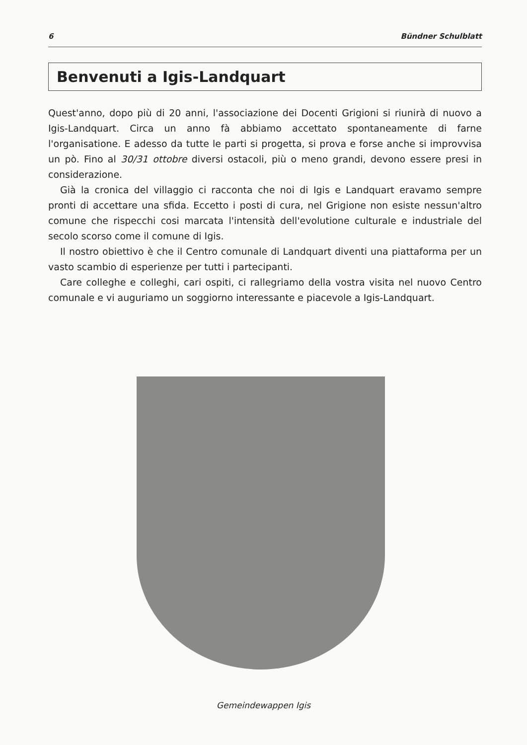6 Bündner Schulblatt
Benvenuti a Igis-Landquart
Quest'anno, dopo più di 20 anni, l'associazione dei Docenti Grigioni si riunirà di nuovo a Igis-Landquart. Circa un anno fà abbiamo accettato spontaneamente di farne l'organisatione. E adesso da tutte le parti si progetta, si prova e forse anche si improvvisa un pò. Fino al 30/31 ottobre diversi ostacoli, più o meno grandi, devono essere presi in considerazione.
Già la cronica del villaggio ci racconta che noi di Igis e Landquart eravamo sempre pronti di accettare una sfida. Eccetto i posti di cura, nel Grigione non esiste nessun'altro comune che rispecchi cosi marcata l'intensità dell'evolutione culturale e industriale del secolo scorso come il comune di Igis.
Il nostro obiettivo è che il Centro comunale di Landquart diventi una piattaforma per un vasto scambio di esperienze per tutti i partecipanti.
Care colleghe e colleghi, cari ospiti, ci rallegriamo della vostra visita nel nuovo Centro comunale e vi auguriamo un soggiorno interessante e piacevole a Igis-Landquart.
Gemeindewappen Igis